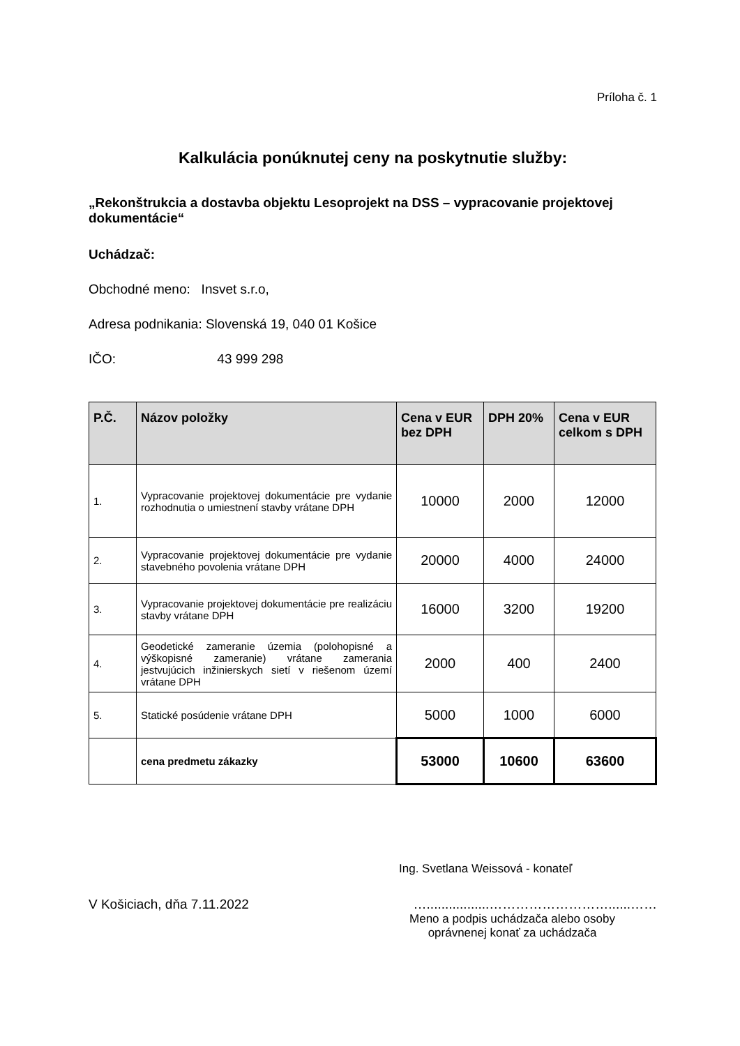Príloha č. 1
Kalkulácia ponúknutej ceny na poskytnutie služby:
„Rekonštrukcia a dostavba objektu Lesoprojekt na DSS – vypracovanie projektovej dokumentácie“
Uchádzač:
Obchodné meno: Insvet s.r.o,
Adresa podnikania: Slovenská 19, 040 01 Košice
IČO: 43 999 298
| P.Č. | Názov položky | Cena v EUR bez DPH | DPH 20% | Cena v EUR celkom s DPH |
| --- | --- | --- | --- | --- |
| 1. | Vypracovanie projektovej dokumentácie pre vydanie rozhodnutia o umiestnení stavby vrátane DPH | 10000 | 2000 | 12000 |
| 2. | Vypracovanie projektovej dokumentácie pre vydanie stavebného povolenia vrátane DPH | 20000 | 4000 | 24000 |
| 3. | Vypracovanie projektovej dokumentácie pre realizáciu stavby vrátane DPH | 16000 | 3200 | 19200 |
| 4. | Geodetické zameranie územia (polohopisné a výškopisné zameranie) vrátane zamerania jestvujúcich inžinierskych sietí v riešenom území vrátane DPH | 2000 | 400 | 2400 |
| 5. | Statické posúdenie vrátane DPH | 5000 | 1000 | 6000 |
| | cena predmetu zákazky | 53000 | 10600 | 63600 |
Ing. Svetlana Weissová - konateľ
V Košiciach, dňa 7.11.2022 ….................………………………......……
Meno a podpis uchádzača alebo osoby
oprávnenej konať za uchádzača